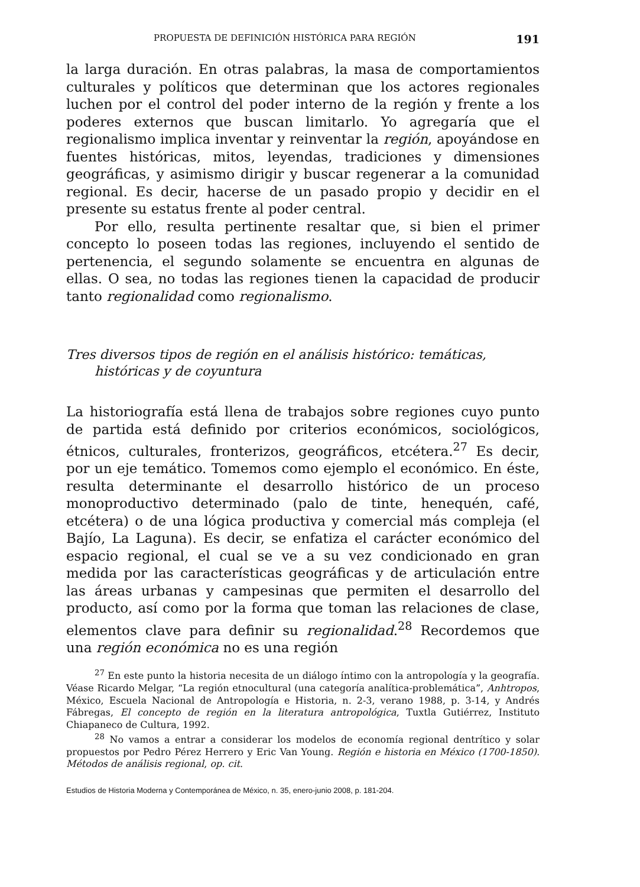PROPUESTA DE DEFINICIÓN HISTÓRICA PARA REGIÓN 191
la larga duración. En otras palabras, la masa de comportamientos culturales y políticos que determinan que los actores regionales luchen por el control del poder interno de la región y frente a los poderes externos que buscan limitarlo. Yo agregaría que el regionalismo implica inventar y reinventar la región, apoyándose en fuentes históricas, mitos, leyendas, tradiciones y dimensiones geográficas, y asimismo dirigir y buscar regenerar a la comunidad regional. Es decir, hacerse de un pasado propio y decidir en el presente su estatus frente al poder central.
Por ello, resulta pertinente resaltar que, si bien el primer concepto lo poseen todas las regiones, incluyendo el sentido de pertenencia, el segundo solamente se encuentra en algunas de ellas. O sea, no todas las regiones tienen la capacidad de producir tanto regionalidad como regionalismo.
Tres diversos tipos de región en el análisis histórico: temáticas, históricas y de coyuntura
La historiografía está llena de trabajos sobre regiones cuyo punto de partida está definido por criterios económicos, sociológicos, étnicos, culturales, fronterizos, geográficos, etcétera.<sup>27</sup> Es decir, por un eje temático. Tomemos como ejemplo el económico. En éste, resulta determinante el desarrollo histórico de un proceso monoproductivo determinado (palo de tinte, henequén, café, etcétera) o de una lógica productiva y comercial más compleja (el Bajío, La Laguna). Es decir, se enfatiza el carácter económico del espacio regional, el cual se ve a su vez condicionado en gran medida por las características geográficas y de articulación entre las áreas urbanas y campesinas que permiten el desarrollo del producto, así como por la forma que toman las relaciones de clase, elementos clave para definir su regionalidad.<sup>28</sup> Recordemos que una región económica no es una región
<sup>27</sup> En este punto la historia necesita de un diálogo íntimo con la antropología y la geografía. Véase Ricardo Melgar, “La región etnocultural (una categoría analítica-problemática”, Anhtropos, México, Escuela Nacional de Antropología e Historia, n. 2-3, verano 1988, p. 3-14, y Andrés Fábregas, El concepto de región en la literatura antropológica, Tuxtla Gutiérrez, Instituto Chiapaneco de Cultura, 1992.
<sup>28</sup> No vamos a entrar a considerar los modelos de economía regional dentrítico y solar propuestos por Pedro Pérez Herrero y Eric Van Young. Región e historia en México (1700-1850). Métodos de análisis regional, op. cit.
Estudios de Historia Moderna y Contemporánea de México, n. 35, enero-junio 2008, p. 181-204.